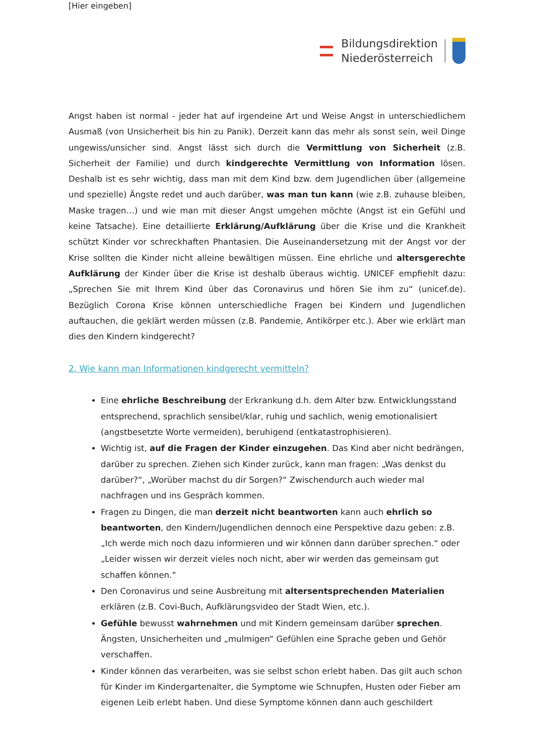[Hier eingeben]
Bildungsdirektion
Niederösterreich
Angst haben ist normal - jeder hat auf irgendeine Art und Weise Angst in unterschiedlichem Ausmaß (von Unsicherheit bis hin zu Panik). Derzeit kann das mehr als sonst sein, weil Dinge ungewiss/unsicher sind. Angst lässt sich durch die Vermittlung von Sicherheit (z.B. Sicherheit der Familie) und durch kindgerechte Vermittlung von Information lösen. Deshalb ist es sehr wichtig, dass man mit dem Kind bzw. dem Jugendlichen über (allgemeine und spezielle) Ängste redet und auch darüber, was man tun kann (wie z.B. zuhause bleiben, Maske tragen…) und wie man mit dieser Angst umgehen möchte (Angst ist ein Gefühl und keine Tatsache). Eine detaillierte Erklärung/Aufklärung über die Krise und die Krankheit schützt Kinder vor schreckhaften Phantasien. Die Auseinandersetzung mit der Angst vor der Krise sollten die Kinder nicht alleine bewältigen müssen. Eine ehrliche und altersgerechte Aufklärung der Kinder über die Krise ist deshalb überaus wichtig. UNICEF empfiehlt dazu: „Sprechen Sie mit Ihrem Kind über das Coronavirus und hören Sie ihm zu“ (unicef.de). Bezüglich Corona Krise können unterschiedliche Fragen bei Kindern und Jugendlichen auftauchen, die geklärt werden müssen (z.B. Pandemie, Antikörper etc.). Aber wie erklärt man dies den Kindern kindgerecht?
2. Wie kann man Informationen kindgerecht vermitteln?
Eine ehrliche Beschreibung der Erkrankung d.h. dem Alter bzw. Entwicklungsstand entsprechend, sprachlich sensibel/klar, ruhig und sachlich, wenig emotionalisiert (angstbesetzte Worte vermeiden), beruhigend (entkatastrophisieren).
Wichtig ist, auf die Fragen der Kinder einzugehen. Das Kind aber nicht bedrängen, darüber zu sprechen. Ziehen sich Kinder zurück, kann man fragen: „Was denkst du darüber?“, „Worüber machst du dir Sorgen?“ Zwischendurch auch wieder mal nachfragen und ins Gespräch kommen.
Fragen zu Dingen, die man derzeit nicht beantworten kann auch ehrlich so beantworten, den Kindern/Jugendlichen dennoch eine Perspektive dazu geben: z.B. „Ich werde mich noch dazu informieren und wir können dann darüber sprechen.“ oder „Leider wissen wir derzeit vieles noch nicht, aber wir werden das gemeinsam gut schaffen können.“
Den Coronavirus und seine Ausbreitung mit altersentsprechenden Materialien erklären (z.B. Covi-Buch, Aufklärungsvideo der Stadt Wien, etc.).
Gefühle bewusst wahrnehmen und mit Kindern gemeinsam darüber sprechen. Ängsten, Unsicherheiten und „mulmigen“ Gefühlen eine Sprache geben und Gehör verschaffen.
Kinder können das verarbeiten, was sie selbst schon erlebt haben. Das gilt auch schon für Kinder im Kindergartenalter, die Symptome wie Schnupfen, Husten oder Fieber am eigenen Leib erlebt haben. Und diese Symptome können dann auch geschildert